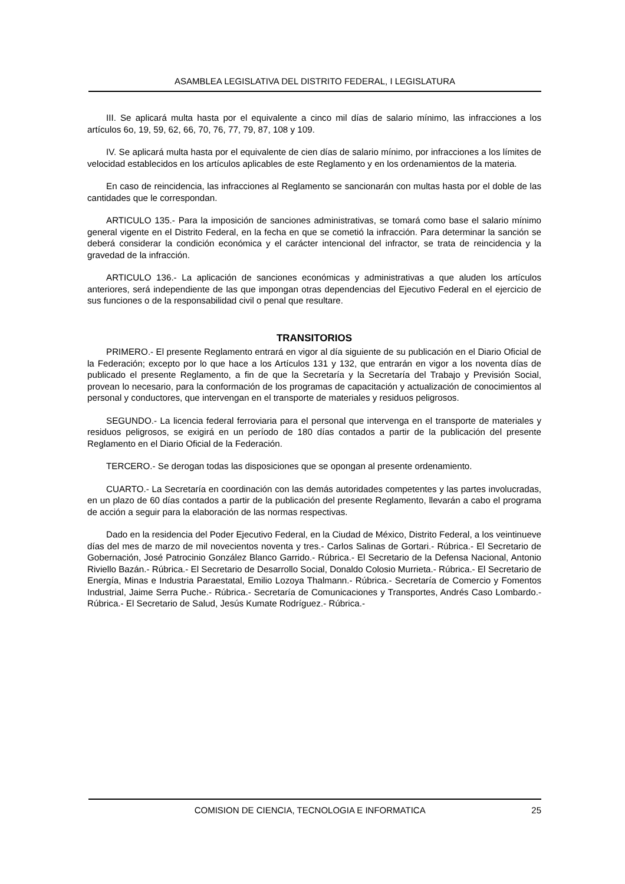ASAMBLEA LEGISLATIVA DEL DISTRITO FEDERAL, I LEGISLATURA
III. Se aplicará multa hasta por el equivalente a cinco mil días de salario mínimo, las infracciones a los artículos 6o, 19, 59, 62, 66, 70, 76, 77, 79, 87, 108 y 109.
IV. Se aplicará multa hasta por el equivalente de cien días de salario mínimo, por infracciones a los límites de velocidad establecidos en los artículos aplicables de este Reglamento y en los ordenamientos de la materia.
En caso de reincidencia, las infracciones al Reglamento se sancionarán con multas hasta por el doble de las cantidades que le correspondan.
ARTICULO 135.- Para la imposición de sanciones administrativas, se tomará como base el salario mínimo general vigente en el Distrito Federal, en la fecha en que se cometió la infracción. Para determinar la sanción se deberá considerar la condición económica y el carácter intencional del infractor, se trata de reincidencia y la gravedad de la infracción.
ARTICULO 136.- La aplicación de sanciones económicas y administrativas a que aluden los artículos anteriores, será independiente de las que impongan otras dependencias del Ejecutivo Federal en el ejercicio de sus funciones o de la responsabilidad civil o penal que resultare.
TRANSITORIOS
PRIMERO.- El presente Reglamento entrará en vigor al día siguiente de su publicación en el Diario Oficial de la Federación; excepto por lo que hace a los Artículos 131 y 132, que entrarán en vigor a los noventa días de publicado el presente Reglamento, a fin de que la Secretaría y la Secretaría del Trabajo y Previsión Social, provean lo necesario, para la conformación de los programas de capacitación y actualización de conocimientos al personal y conductores, que intervengan en el transporte de materiales y residuos peligrosos.
SEGUNDO.- La licencia federal ferroviaria para el personal que intervenga en el transporte de materiales y residuos peligrosos, se exigirá en un período de 180 días contados a partir de la publicación del presente Reglamento en el Diario Oficial de la Federación.
TERCERO.- Se derogan todas las disposiciones que se opongan al presente ordenamiento.
CUARTO.- La Secretaría en coordinación con las demás autoridades competentes y las partes involucradas, en un plazo de 60 días contados a partir de la publicación del presente Reglamento, llevarán a cabo el programa de acción a seguir para la elaboración de las normas respectivas.
Dado en la residencia del Poder Ejecutivo Federal, en la Ciudad de México, Distrito Federal, a los veintinueve días del mes de marzo de mil novecientos noventa y tres.- Carlos Salinas de Gortari.- Rúbrica.- El Secretario de Gobernación, José Patrocinio González Blanco Garrido.- Rúbrica.- El Secretario de la Defensa Nacional, Antonio Riviello Bazán.- Rúbrica.- El Secretario de Desarrollo Social, Donaldo Colosio Murrieta.- Rúbrica.- El Secretario de Energía, Minas e Industria Paraestatal, Emilio Lozoya Thalmann.- Rúbrica.- Secretaría de Comercio y Fomentos Industrial, Jaime Serra Puche.- Rúbrica.- Secretaría de Comunicaciones y Transportes, Andrés Caso Lombardo.- Rúbrica.- El Secretario de Salud, Jesús Kumate Rodríguez.- Rúbrica.-
COMISION DE CIENCIA, TECNOLOGIA E INFORMATICA 25